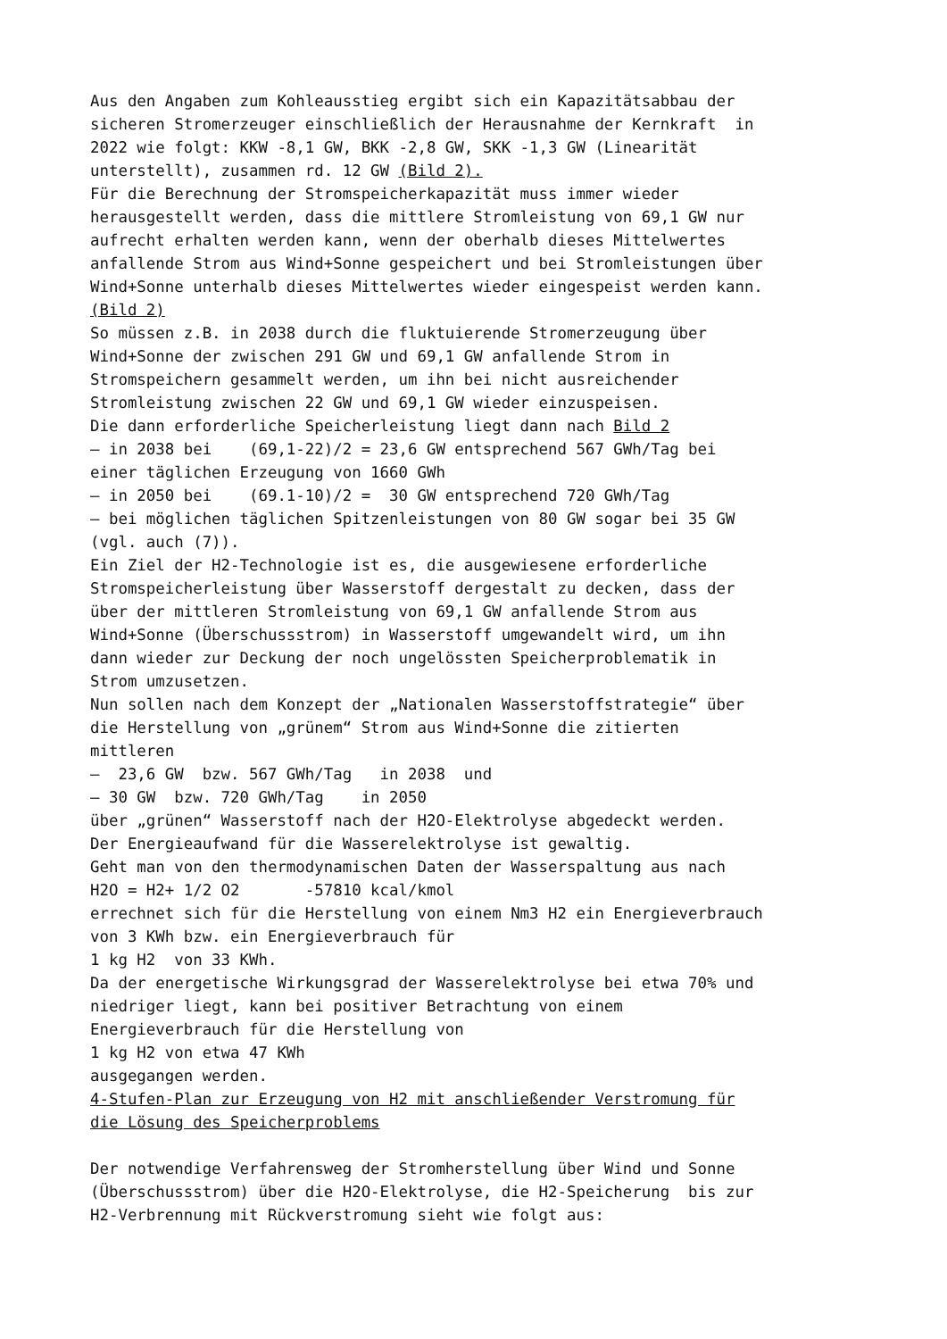Aus den Angaben zum Kohleausstieg ergibt sich ein Kapazitätsabbau der sicheren Stromerzeuger einschließlich der Herausnahme der Kernkraft in 2022 wie folgt: KKW -8,1 GW, BKK -2,8 GW, SKK -1,3 GW (Linearität unterstellt), zusammen rd. 12 GW (Bild 2). Für die Berechnung der Stromspeicherkapazität muss immer wieder herausgestellt werden, dass die mittlere Stromleistung von 69,1 GW nur aufrecht erhalten werden kann, wenn der oberhalb dieses Mittelwertes anfallende Strom aus Wind+Sonne gespeichert und bei Stromleistungen über Wind+Sonne unterhalb dieses Mittelwertes wieder eingespeist werden kann. (Bild 2) So müssen z.B. in 2038 durch die fluktuierende Stromerzeugung über Wind+Sonne der zwischen 291 GW und 69,1 GW anfallende Strom in Stromspeichern gesammelt werden, um ihn bei nicht ausreichender Stromleistung zwischen 22 GW und 69,1 GW wieder einzuspeisen. Die dann erforderliche Speicherleistung liegt dann nach Bild 2 – in 2038 bei (69,1-22)/2 = 23,6 GW entsprechend 567 GWh/Tag bei einer täglichen Erzeugung von 1660 GWh – in 2050 bei (69.1-10)/2 = 30 GW entsprechend 720 GWh/Tag – bei möglichen täglichen Spitzenleistungen von 80 GW sogar bei 35 GW (vgl. auch (7)). Ein Ziel der H2-Technologie ist es, die ausgewiesene erforderliche Stromspeicherleistung über Wasserstoff dergestalt zu decken, dass der über der mittleren Stromleistung von 69,1 GW anfallende Strom aus Wind+Sonne (Überschussstrom) in Wasserstoff umgewandelt wird, um ihn dann wieder zur Deckung der noch ungelössten Speicherproblematik in Strom umzusetzen. Nun sollen nach dem Konzept der „Nationalen Wasserstoffstrategie“ über die Herstellung von „grünem“ Strom aus Wind+Sonne die zitierten mittleren – 23,6 GW bzw. 567 GWh/Tag in 2038 und – 30 GW bzw. 720 GWh/Tag in 2050 über „grünen“ Wasserstoff nach der H2O-Elektrolyse abgedeckt werden. Der Energieaufwand für die Wasserelektrolyse ist gewaltig. Geht man von den thermodynamischen Daten der Wasserspaltung aus nach H2O = H2+ 1/2 O2 -57810 kcal/kmol errechnet sich für die Herstellung von einem Nm3 H2 ein Energieverbrauch von 3 KWh bzw. ein Energieverbrauch für 1 kg H2 von 33 KWh. Da der energetische Wirkungsgrad der Wasserelektrolyse bei etwa 70% und niedriger liegt, kann bei positiver Betrachtung von einem Energieverbrauch für die Herstellung von 1 kg H2 von etwa 47 KWh ausgegangen werden. 4-Stufen-Plan zur Erzeugung von H2 mit anschließender Verstromung für die Lösung des Speicherproblems Der notwendige Verfahrensweg der Stromherstellung über Wind und Sonne (Überschussstrom) über die H2O-Elektrolyse, die H2-Speicherung bis zur H2-Verbrennung mit Rückverstromung sieht wie folgt aus: